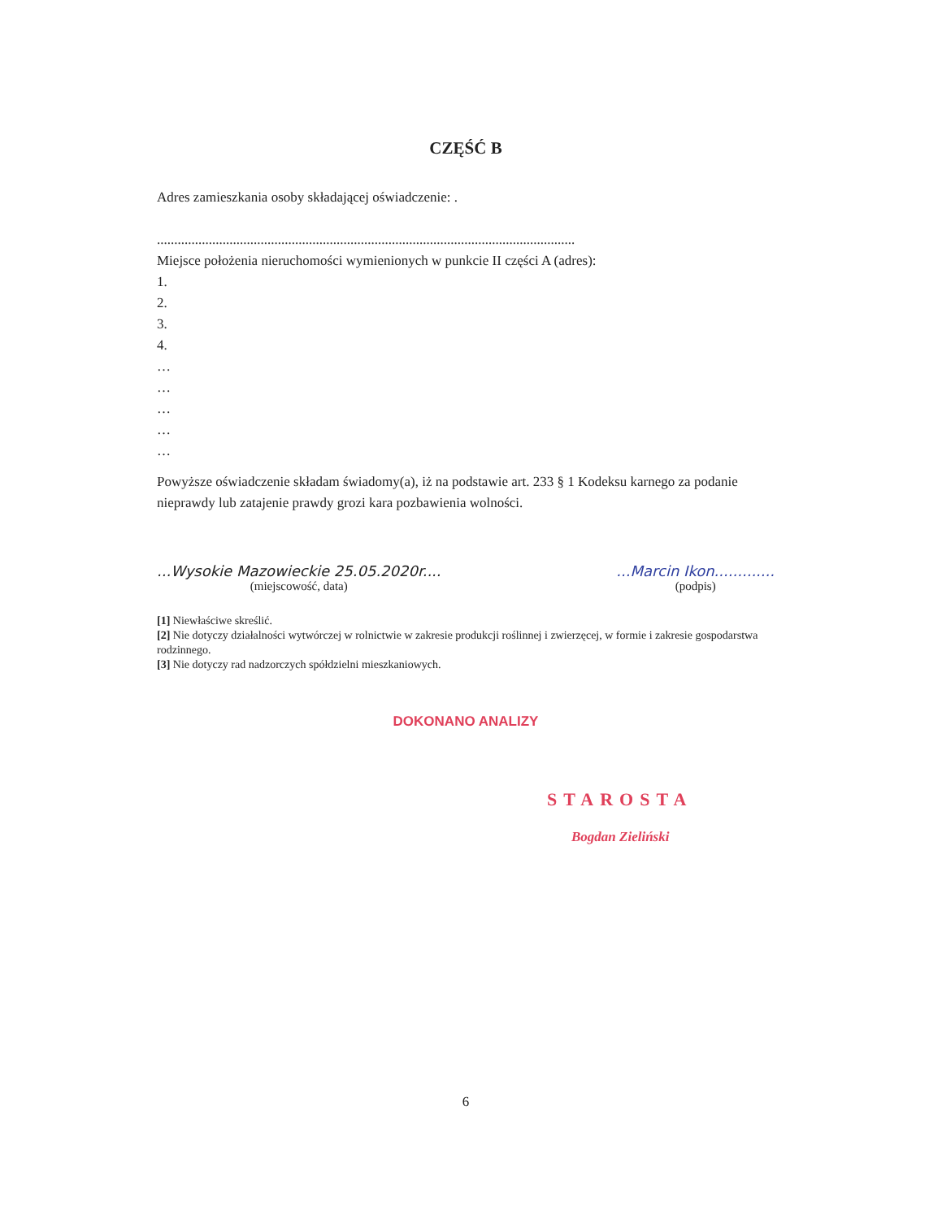CZĘŚĆ B
Adres zamieszkania osoby składającej oświadczenie: .
.........................................................................................................................
Miejsce położenia nieruchomości wymienionych w punkcie II części A (adres):
1.
2.
3.
4.
…
…
…
…
…
Powyższe oświadczenie składam świadomy(a), iż na podstawie art. 233 § 1 Kodeksu karnego za podanie nieprawdy lub zatajenie prawdy grozi kara pozbawienia wolności.
...Wysokie Mazowieckie 25.05.2020r....
(miejscowość, data)
...Marcin Ikon.............
(podpis)
[1] Niewłaściwe skreślić.
[2] Nie dotyczy działalności wytwórczej w rolnictwie w zakresie produkcji roślinnej i zwierzęcej, w formie i zakresie gospodarstwa rodzinnego.
[3] Nie dotyczy rad nadzorczych spółdzielni mieszkaniowych.
DOKONANO ANALIZY
STAROSTA
Bogdan Zieliński
6